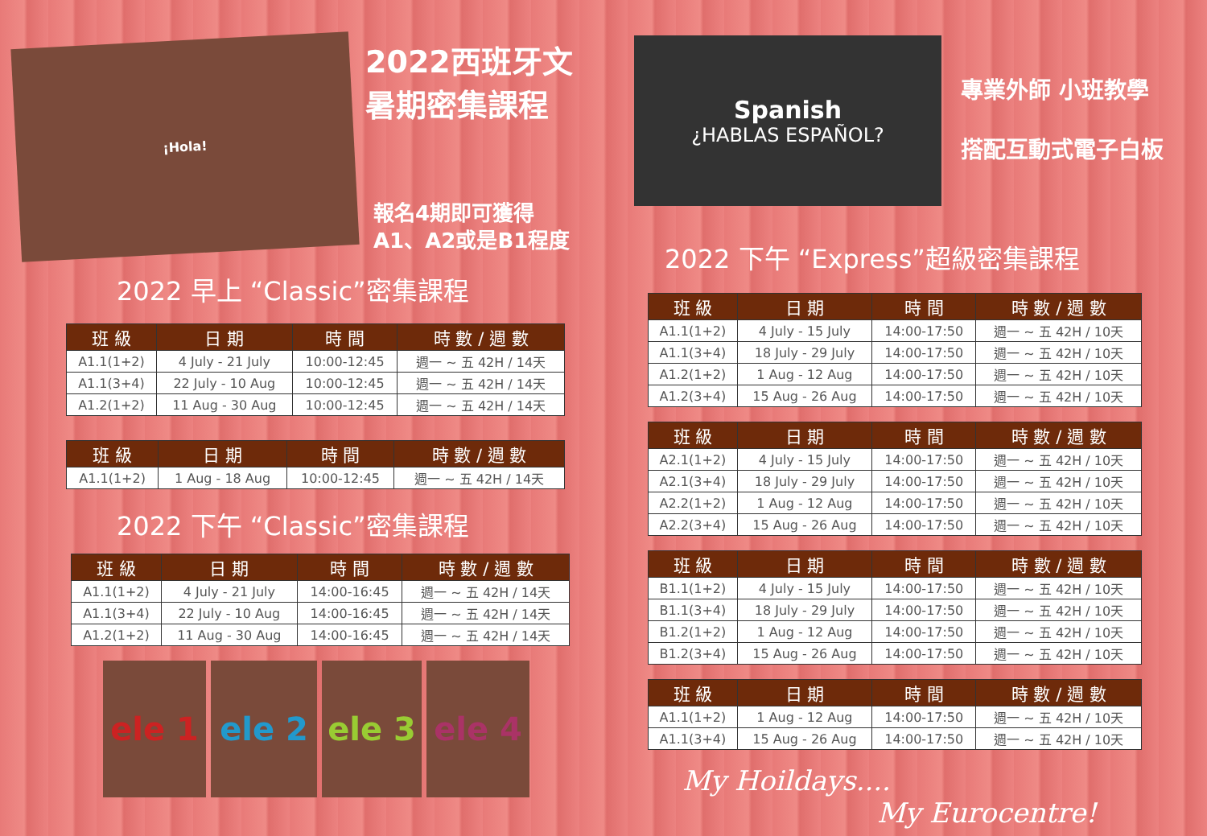¡Hola!
2022西班牙文
暑期密集課程
報名4期即可獲得
A1、A2或是B1程度
2022 早上 “Classic”密集課程
| 班 級 | 日 期 | 時 間 | 時 數 / 週 數 |
| --- | --- | --- | --- |
| A1.1(1+2) | 4 July - 21 July | 10:00-12:45 | 週一 ~ 五 42H / 14天 |
| A1.1(3+4) | 22 July - 10 Aug | 10:00-12:45 | 週一 ~ 五 42H / 14天 |
| A1.2(1+2) | 11 Aug - 30 Aug | 10:00-12:45 | 週一 ~ 五 42H / 14天 |
| 班 級 | 日 期 | 時 間 | 時 數 / 週 數 |
| --- | --- | --- | --- |
| A1.1(1+2) | 1 Aug - 18 Aug | 10:00-12:45 | 週一 ~ 五 42H / 14天 |
2022 下午 “Classic”密集課程
| 班 級 | 日 期 | 時 間 | 時 數 / 週 數 |
| --- | --- | --- | --- |
| A1.1(1+2) | 4 July - 21 July | 14:00-16:45 | 週一 ~ 五 42H / 14天 |
| A1.1(3+4) | 22 July - 10 Aug | 14:00-16:45 | 週一 ~ 五 42H / 14天 |
| A1.2(1+2) | 11 Aug - 30 Aug | 14:00-16:45 | 週一 ~ 五 42H / 14天 |
ele 1 ele 2 ele 3 ele 4
Spanish
¿HABLAS ESPAÑOL?
專業外師 小班教學
搭配互動式電子白板
2022 下午 “Express”超級密集課程
| 班 級 | 日 期 | 時 間 | 時 數 / 週 數 |
| --- | --- | --- | --- |
| A1.1(1+2) | 4 July - 15 July | 14:00-17:50 | 週一 ~ 五 42H / 10天 |
| A1.1(3+4) | 18 July - 29 July | 14:00-17:50 | 週一 ~ 五 42H / 10天 |
| A1.2(1+2) | 1 Aug - 12 Aug | 14:00-17:50 | 週一 ~ 五 42H / 10天 |
| A1.2(3+4) | 15 Aug - 26 Aug | 14:00-17:50 | 週一 ~ 五 42H / 10天 |
| 班 級 | 日 期 | 時 間 | 時 數 / 週 數 |
| --- | --- | --- | --- |
| A2.1(1+2) | 4 July - 15 July | 14:00-17:50 | 週一 ~ 五 42H / 10天 |
| A2.1(3+4) | 18 July - 29 July | 14:00-17:50 | 週一 ~ 五 42H / 10天 |
| A2.2(1+2) | 1 Aug - 12 Aug | 14:00-17:50 | 週一 ~ 五 42H / 10天 |
| A2.2(3+4) | 15 Aug - 26 Aug | 14:00-17:50 | 週一 ~ 五 42H / 10天 |
| 班 級 | 日 期 | 時 間 | 時 數 / 週 數 |
| --- | --- | --- | --- |
| B1.1(1+2) | 4 July - 15 July | 14:00-17:50 | 週一 ~ 五 42H / 10天 |
| B1.1(3+4) | 18 July - 29 July | 14:00-17:50 | 週一 ~ 五 42H / 10天 |
| B1.2(1+2) | 1 Aug - 12 Aug | 14:00-17:50 | 週一 ~ 五 42H / 10天 |
| B1.2(3+4) | 15 Aug - 26 Aug | 14:00-17:50 | 週一 ~ 五 42H / 10天 |
| 班 級 | 日 期 | 時 間 | 時 數 / 週 數 |
| --- | --- | --- | --- |
| A1.1(1+2) | 1 Aug - 12 Aug | 14:00-17:50 | 週一 ~ 五 42H / 10天 |
| A1.1(3+4) | 15 Aug - 26 Aug | 14:00-17:50 | 週一 ~ 五 42H / 10天 |
My Hoildays....
My Eurocentre!